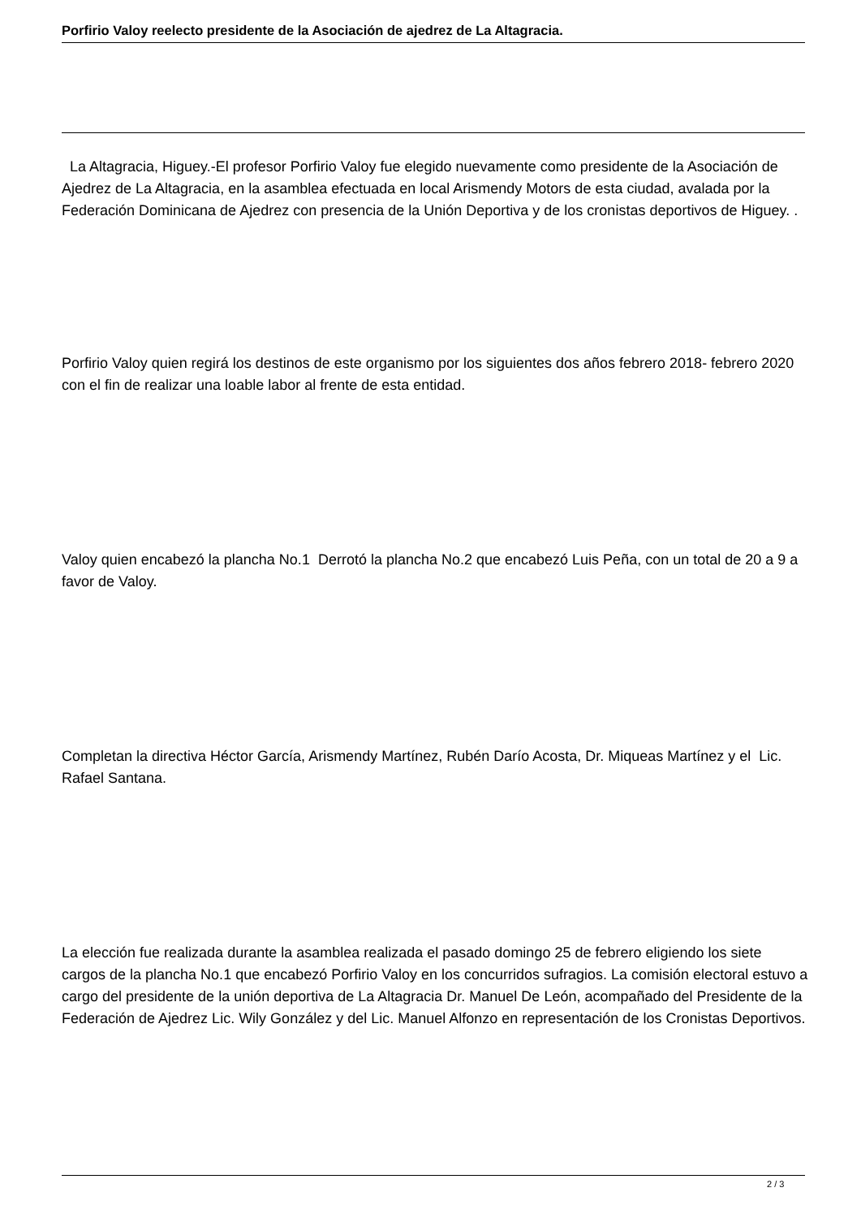Porfirio Valoy reelecto presidente de la Asociación de ajedrez de La Altagracia.
La Altagracia, Higuey.-El profesor Porfirio Valoy fue elegido nuevamente como presidente de la Asociación de Ajedrez de La Altagracia, en la asamblea efectuada en local Arismendy Motors de esta ciudad, avalada por la Federación Dominicana de Ajedrez con presencia de la Unión Deportiva y de los cronistas deportivos de Higuey. .
Porfirio Valoy quien regirá los destinos de este organismo por los siguientes dos años febrero 2018- febrero 2020 con el fin de realizar una loable labor al frente de esta entidad.
Valoy quien encabezó la plancha No.1 Derrotó la plancha No.2 que encabezó Luis Peña, con un total de 20 a 9 a favor de Valoy.
Completan la directiva Héctor García, Arismendy Martínez, Rubén Darío Acosta, Dr. Miqueas Martínez y el Lic. Rafael Santana.
La elección fue realizada durante la asamblea realizada el pasado domingo 25 de febrero eligiendo los siete cargos de la plancha No.1 que encabezó Porfirio Valoy en los concurridos sufragios. La comisión electoral estuvo a cargo del presidente de la unión deportiva de La Altagracia Dr. Manuel De León, acompañado del Presidente de la Federación de Ajedrez Lic. Wily González y del Lic. Manuel Alfonzo en representación de los Cronistas Deportivos.
2 / 3